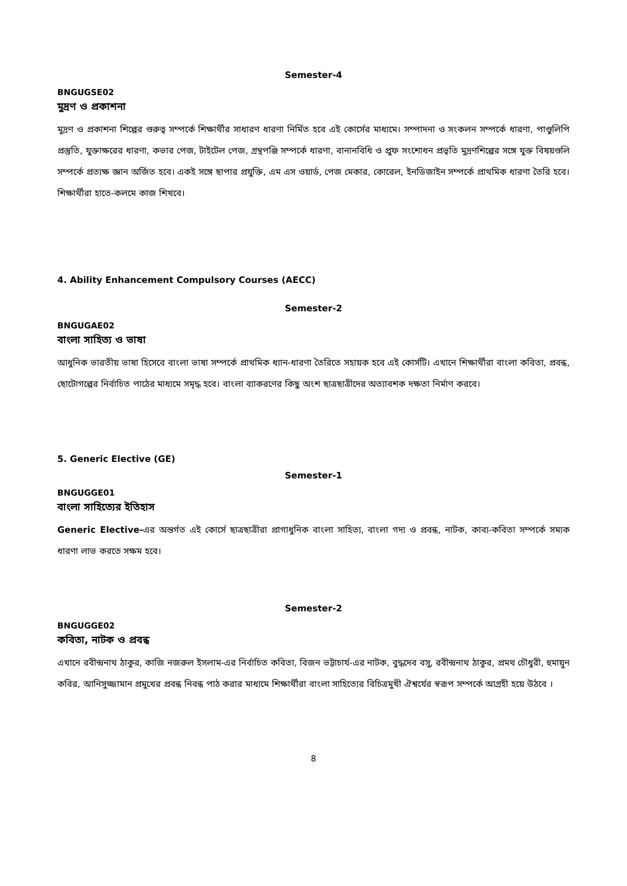Semester-4
BNGUGSE02
মুদ্রণ ও প্রকাশনা
মুদ্রণ ও প্রকাশনা শিল্পের গুরুত্ব সম্পর্কে শিক্ষার্থীর সাধারণ ধারণা নির্মিত হবে এই কোর্সের মাধ্যমে। সম্পাদনা ও সংকলন সম্পর্কে ধারণা, পাণ্ডুলিপি প্রস্তুতি, যুক্তাক্ষরের ধারণা, কভার পেজ, টাইটেল পেজ, গ্রন্থপঞ্জি সম্পর্কে ধারণা, বানানবিধি ও প্রুফ সংশোধন প্রভৃতি মুদ্রণশিল্পের সঙ্গে যুক্ত বিষয়গুলি সম্পর্কে প্রত্যক্ষ জ্ঞান অর্জিত হবে। একই সঙ্গে ছাপার প্রযুক্তি, এম এস ওয়ার্ড, পেজ মেকার, কোরেল, ইনডিজাইন সম্পর্কে প্রাথমিক ধারণা তৈরি হবে। শিক্ষার্থীরা হাতে-কলমে কাজ শিখবে।
4. Ability Enhancement Compulsory Courses (AECC)
Semester-2
BNGUGAE02
বাংলা সাহিত্য ও ভাষা
আধুনিক ভারতীয় ভাষা হিসেবে বাংলা ভাষা সম্পর্কে প্রাথমিক ধ্যান-ধারণা তৈরিতে সহায়ক হবে এই কোর্সটি। এখানে শিক্ষার্থীরা বাংলা কবিতা, প্রবন্ধ, ছোটোগল্পের নির্বাচিত পাঠের মাধ্যমে সমৃদ্ধ হবে। বাংলা ব্যাকরণের কিছু অংশ ছাত্রছাত্রীদের অত্যাবশক দক্ষতা নির্মাণ করবে।
5. Generic Elective (GE)
Semester-1
BNGUGGE01
বাংলা সাহিত্যের ইতিহাস
Generic Elective-এর অন্তর্গত এই কোর্সে ছাত্রছাত্রীরা প্রাগাধুনিক বাংলা সাহিত্য, বাংলা গদ্য ও প্রবন্ধ, নাটক, কাব্য-কবিতা সম্পর্কে সম্যক ধারণা লাভ করতে সক্ষম হবে।
Semester-2
BNGUGGE02
কবিতা, নাটক ও প্রবন্ধ
এখানে রবীন্দ্রনাথ ঠাকুর, কাজি নজরুল ইসলাম-এর নির্বাচিত কবিতা, বিজন ভট্টাচার্য-এর নাটক, বুদ্ধদেব বসু, রবীন্দ্রনাথ ঠাকুর, প্রমথ চৌধুরী, হুমায়ুন কবির, আনিসুজ্জামান প্রমুখের প্রবন্ধ নিবন্ধ পাঠ করার মাধ্যমে শিক্ষার্থীরা বাংলা সাহিত্যের বিচিত্রমুখী ঐশ্বর্যের স্বরূপ সম্পর্কে আগ্রহী হয়ে উঠবে ।
8